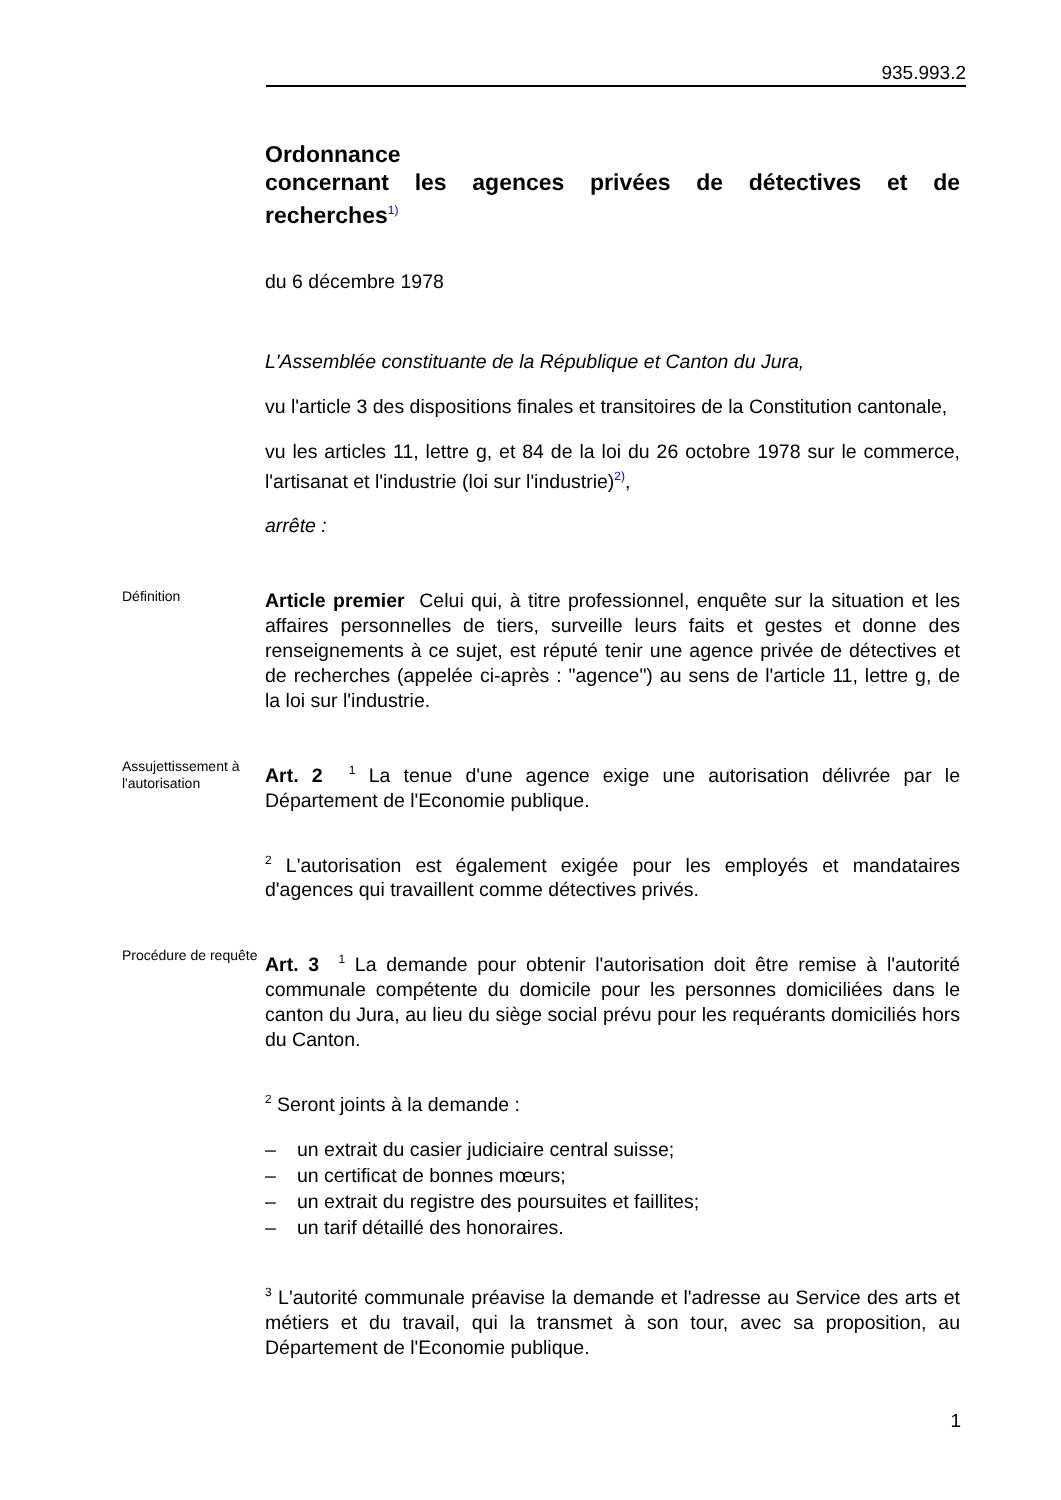935.993.2
Ordonnance
concernant les agences privées de détectives et de recherches<sup>1)</sup>
du 6 décembre 1978
L'Assemblée constituante de la République et Canton du Jura,
vu l'article 3 des dispositions finales et transitoires de la Constitution cantonale,
vu les articles 11, lettre g, et 84 de la loi du 26 octobre 1978 sur le commerce, l'artisanat et l'industrie (loi sur l'industrie)<sup>2)</sup>,
arrête :
Définition
Article premier Celui qui, à titre professionnel, enquête sur la situation et les affaires personnelles de tiers, surveille leurs faits et gestes et donne des renseignements à ce sujet, est réputé tenir une agence privée de détectives et de recherches (appelée ci-après : "agence") au sens de l'article 11, lettre g, de la loi sur l'industrie.
Assujettissement à l'autorisation
Art. 2 <sup>1</sup> La tenue d'une agence exige une autorisation délivrée par le Département de l'Economie publique.
<sup>2</sup> L'autorisation est également exigée pour les employés et mandataires d'agences qui travaillent comme détectives privés.
Procédure de requête
Art. 3 <sup>1</sup> La demande pour obtenir l'autorisation doit être remise à l'autorité communale compétente du domicile pour les personnes domiciliées dans le canton du Jura, au lieu du siège social prévu pour les requérants domiciliés hors du Canton.
<sup>2</sup> Seront joints à la demande :
– un extrait du casier judiciaire central suisse;
– un certificat de bonnes mœurs;
– un extrait du registre des poursuites et faillites;
– un tarif détaillé des honoraires.
<sup>3</sup> L'autorité communale préavise la demande et l'adresse au Service des arts et métiers et du travail, qui la transmet à son tour, avec sa proposition, au Département de l'Economie publique.
1